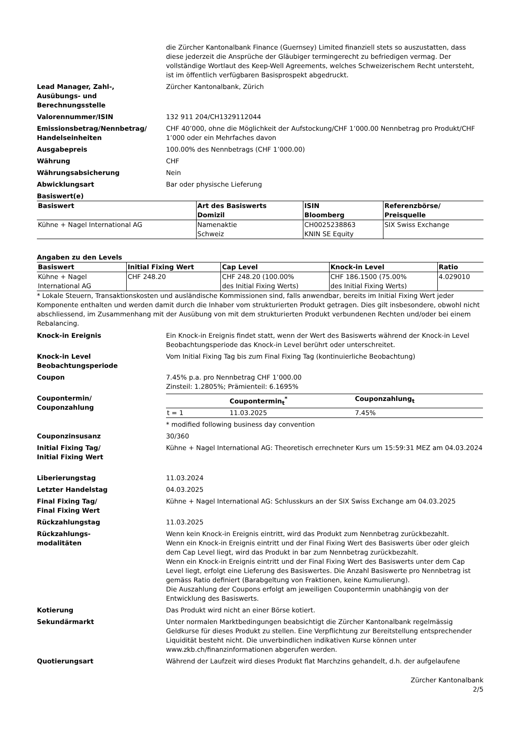die Zürcher Kantonalbank Finance (Guernsey) Limited finanziell stets so auszustatten, dass diese jederzeit die Ansprüche der Gläubiger termingerecht zu befriedigen vermag. Der vollständige Wortlaut des Keep-Well Agreements, welches Schweizerischem Recht untersteht, ist im öffentlich verfügbaren Basisprospekt abgedruckt.
Lead Manager, Zahl-,
Ausübungs- und
Berechnungsstelle
Zürcher Kantonalbank, Zürich
Valorennummer/ISIN 132 911 204/CH1329112044
Emissionsbetrag/Nennbetrag/
Handelseinheiten
CHF 40’000, ohne die Möglichkeit der Aufstockung/CHF 1’000.00 Nennbetrag pro Produkt/CHF 1’000 oder ein Mehrfaches davon
Ausgabepreis 100.00% des Nennbetrags (CHF 1’000.00)
Währung CHF
Währungsabsicherung Nein
Abwicklungsart Bar oder physische Lieferung
Basiswert(e)
| Basiswert | Art des Basiswerts Domizil | ISIN Bloomberg | Referenzbörse/ Preisquelle |
| --- | --- | --- | --- |
| Kühne + Nagel International AG | Namenaktie Schweiz | CH0025238863 KNIN SE Equity | SIX Swiss Exchange |
Angaben zu den Levels
| Basiswert | Initial Fixing Wert | Cap Level | Knock-in Level | Ratio |
| --- | --- | --- | --- | --- |
| Kühne + Nagel International AG | CHF 248.20 | CHF 248.20 (100.00% des Initial Fixing Werts) | CHF 186.1500 (75.00% des Initial Fixing Werts) | 4.029010 |
* Lokale Steuern, Transaktionskosten und ausländische Kommissionen sind, falls anwendbar, bereits im Initial Fixing Wert jeder Komponente enthalten und werden damit durch die Inhaber vom strukturierten Produkt getragen. Dies gilt insbesondere, obwohl nicht abschliessend, im Zusammenhang mit der Ausübung von mit dem strukturierten Produkt verbundenen Rechten und/oder bei einem Rebalancing.
Knock-in Ereignis Ein Knock-in Ereignis findet statt, wenn der Wert des Basiswerts während der Knock-in Level Beobachtungsperiode das Knock-in Level berührt oder unterschreitet.
Knock-in Level
Beobachtungsperiode
Vom Initial Fixing Tag bis zum Final Fixing Tag (kontinuierliche Beobachtung)
Coupon 7.45% p.a. pro Nennbetrag CHF 1’000.00
Zinsteil: 1.2805%; Prämienteil: 6.1695%
Coupontermin/
Couponzahlung
| | Coupontermin<sub>t</sub><sup>*</sup> | Couponzahlung<sub>t</sub> |
| --- | --- | --- |
| t = 1 | 11.03.2025 | 7.45% |
* modified following business day convention
Couponzinsusanz 30/360
Initial Fixing Tag/
Initial Fixing Wert
Kühne + Nagel International AG: Theoretisch errechneter Kurs um 15:59:31 MEZ am 04.03.2024
Liberierungstag 11.03.2024
Letzter Handelstag 04.03.2025
Final Fixing Tag/
Final Fixing Wert
Kühne + Nagel International AG: Schlusskurs an der SIX Swiss Exchange am 04.03.2025
Rückzahlungstag 11.03.2025
Rückzahlungs-
modalitäten
Wenn kein Knock-in Ereignis eintritt, wird das Produkt zum Nennbetrag zurückbezahlt.
Wenn ein Knock-in Ereignis eintritt und der Final Fixing Wert des Basiswerts über oder gleich dem Cap Level liegt, wird das Produkt in bar zum Nennbetrag zurückbezahlt.
Wenn ein Knock-in Ereignis eintritt und der Final Fixing Wert des Basiswerts unter dem Cap Level liegt, erfolgt eine Lieferung des Basiswertes. Die Anzahl Basiswerte pro Nennbetrag ist gemäss Ratio definiert (Barabgeltung von Fraktionen, keine Kumulierung).
Die Auszahlung der Coupons erfolgt am jeweiligen Coupontermin unabhängig von der Entwicklung des Basiswerts.
Kotierung Das Produkt wird nicht an einer Börse kotiert.
Sekundärmarkt Unter normalen Marktbedingungen beabsichtigt die Zürcher Kantonalbank regelmässig Geldkurse für dieses Produkt zu stellen. Eine Verpflichtung zur Bereitstellung entsprechender Liquidität besteht nicht. Die unverbindlichen indikativen Kurse können unter www.zkb.ch/finanzinformationen abgerufen werden.
Quotierungsart Während der Laufzeit wird dieses Produkt flat Marchzins gehandelt, d.h. der aufgelaufene
Zürcher Kantonalbank
2/5